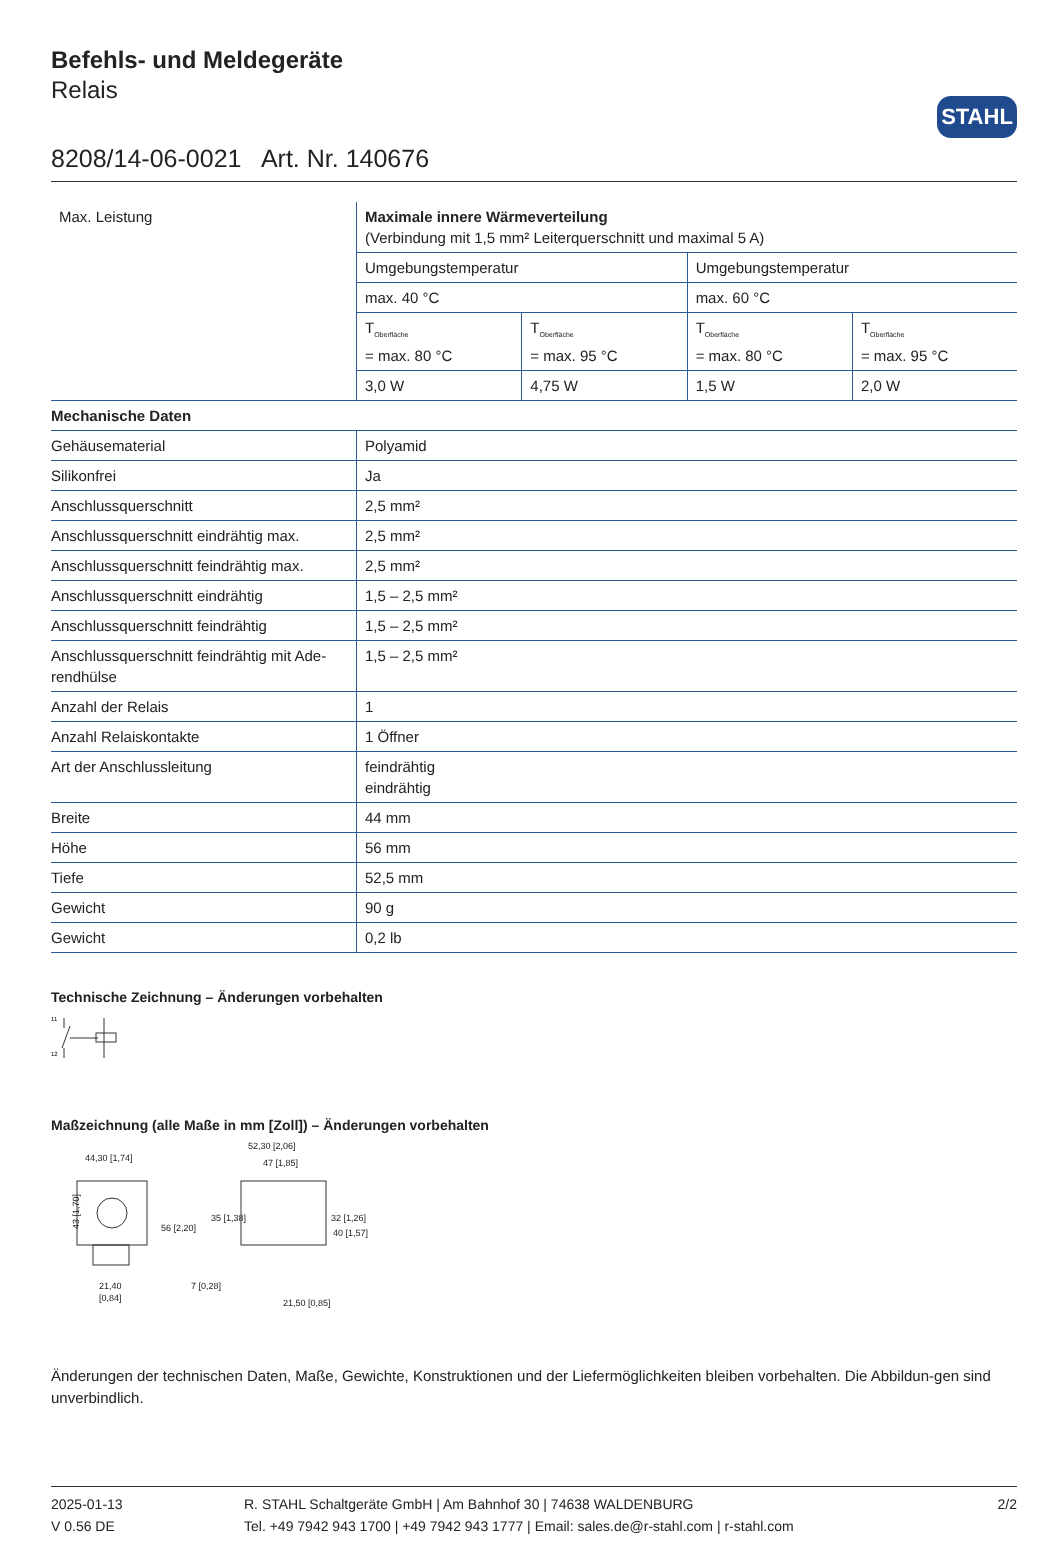STAHL
Befehls- und Meldegeräte
Relais
8208/14-06-0021 Art. Nr. 140676
| Max. Leistung | Maximale innere Wärmeverteilung (Verbindung mit 1,5 mm² Leiterquerschnitt und maximal 5 A) | | | |
| | Umgebungstemperatur | | Umgebungstemperatur | |
| | max. 40 °C | | max. 60 °C | |
| | T<sub>Oberfläche</sub> = max. 80 °C | T<sub>Oberfläche</sub> = max. 95 °C | T<sub>Oberfläche</sub> = max. 80 °C | T<sub>Oberfläche</sub> = max. 95 °C |
| | 3,0 W | 4,75 W | 1,5 W | 2,0 W |
| Mechanische Daten | | | | |
| Gehäusematerial | Polyamid | | | |
| Silikonfrei | Ja | | | |
| Anschlussquerschnitt | 2,5 mm² | | | |
| Anschlussquerschnitt eindrähtig max. | 2,5 mm² | | | |
| Anschlussquerschnitt feindrähtig max. | 2,5 mm² | | | |
| Anschlussquerschnitt eindrähtig | 1,5 – 2,5 mm² | | | |
| Anschlussquerschnitt feindrähtig | 1,5 – 2,5 mm² | | | |
| Anschlussquerschnitt feindrähtig mit Ade-rendhülse | 1,5 – 2,5 mm² | | | |
| Anzahl der Relais | 1 | | | |
| Anzahl Relaiskontakte | 1 Öffner | | | |
| Art der Anschlussleitung | feindrähtig eindrähtig | | | |
| Breite | 44 mm | | | |
| Höhe | 56 mm | | | |
| Tiefe | 52,5 mm | | | |
| Gewicht | 90 g | | | |
| Gewicht | 0,2 lb | | | |
Technische Zeichnung – Änderungen vorbehalten
11
12
Maßzeichnung (alle Maße in mm [Zoll]) – Änderungen vorbehalten
44,30 [1,74]
43 [1,70]
56 [2,20]
21,40
[0,84]
52,30 [2,06]
47 [1,85]
35 [1,38]
32 [1,26]
40 [1,57]
7 [0,28]
21,50 [0,85]
Änderungen der technischen Daten, Maße, Gewichte, Konstruktionen und der Liefermöglichkeiten bleiben vorbehalten. Die Abbildun-gen sind unverbindlich.
2025-01-13
V 0.56 DE
R. STAHL Schaltgeräte GmbH | Am Bahnhof 30 | 74638 WALDENBURG
Tel. +49 7942 943 1700 | +49 7942 943 1777 | Email: sales.de@r-stahl.com | r-stahl.com
2/2